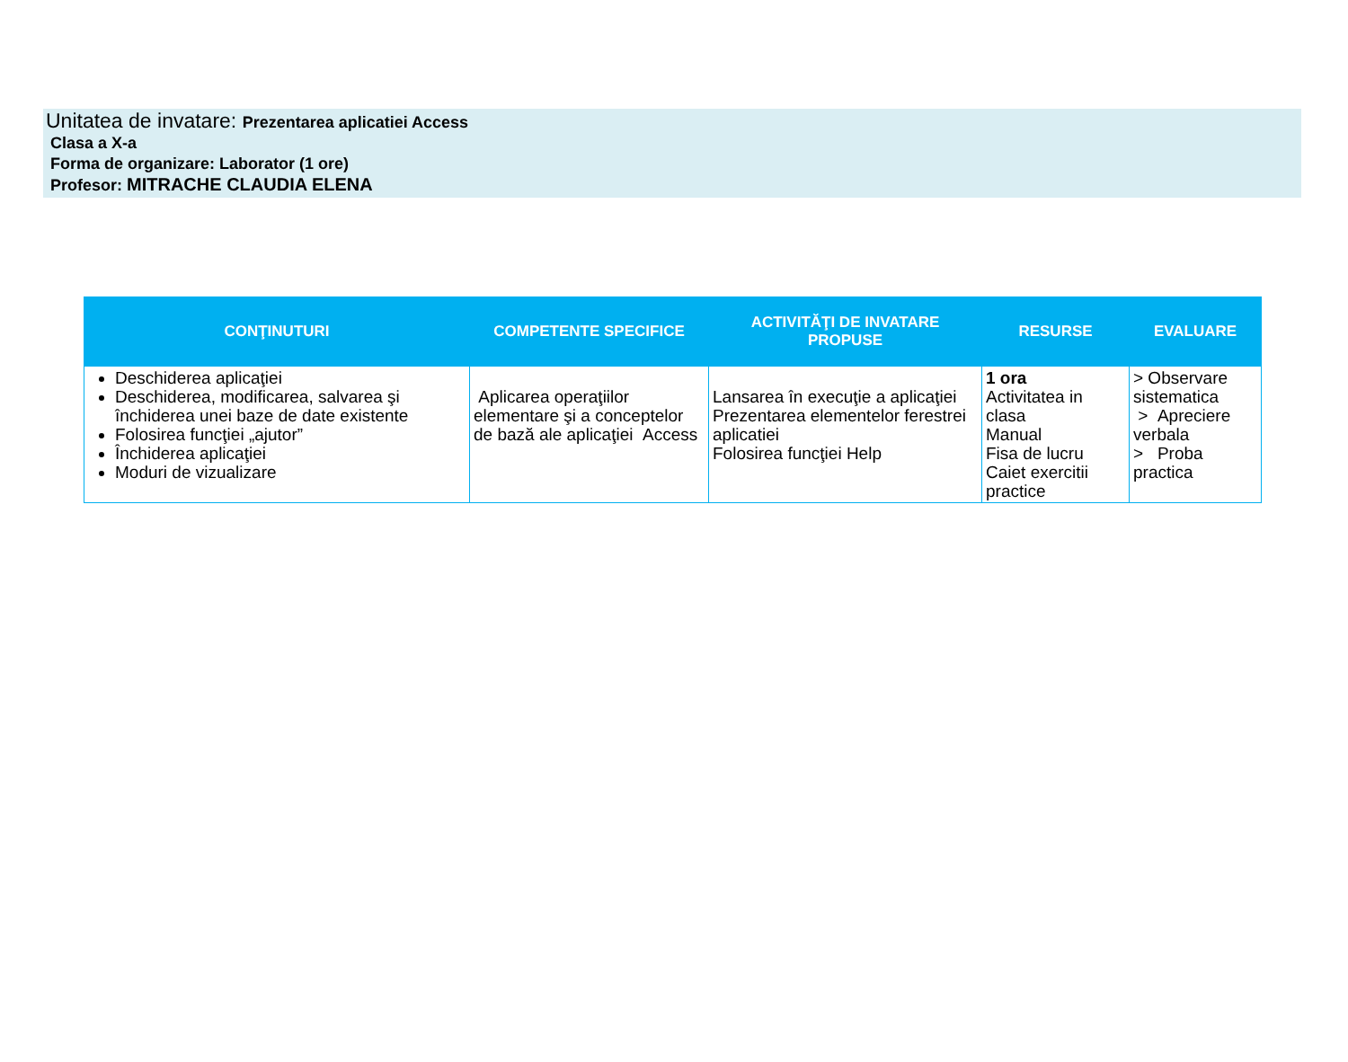Unitatea de invatare: Prezentarea aplicatiei Access
Clasa a X-a
Forma de organizare: Laborator (1 ore)
Profesor: MITRACHE CLAUDIA ELENA
| CONŢINUTURI | COMPETENTE SPECIFICE | ACTIVITĂŢI DE INVATARE PROPUSE | RESURSE | EVALUARE |
| --- | --- | --- | --- | --- |
| Deschiderea aplicaţiei Deschiderea, modificarea, salvarea şi închiderea unei baze de date existente Folosirea funcţiei „ajutor” Închiderea aplicaţiei Moduri de vizualizare | Aplicarea operaţiilor elementare şi a conceptelor de bază ale aplicaţiei Access | Lansarea în execuţie a aplicaţiei Prezentarea elementelor ferestrei aplicatiei Folosirea funcţiei Help | 1 ora Activitatea in clasa Manual Fisa de lucru Caiet exercitii practice | > Observare sistematica > Apreciere verbala > Proba practica |